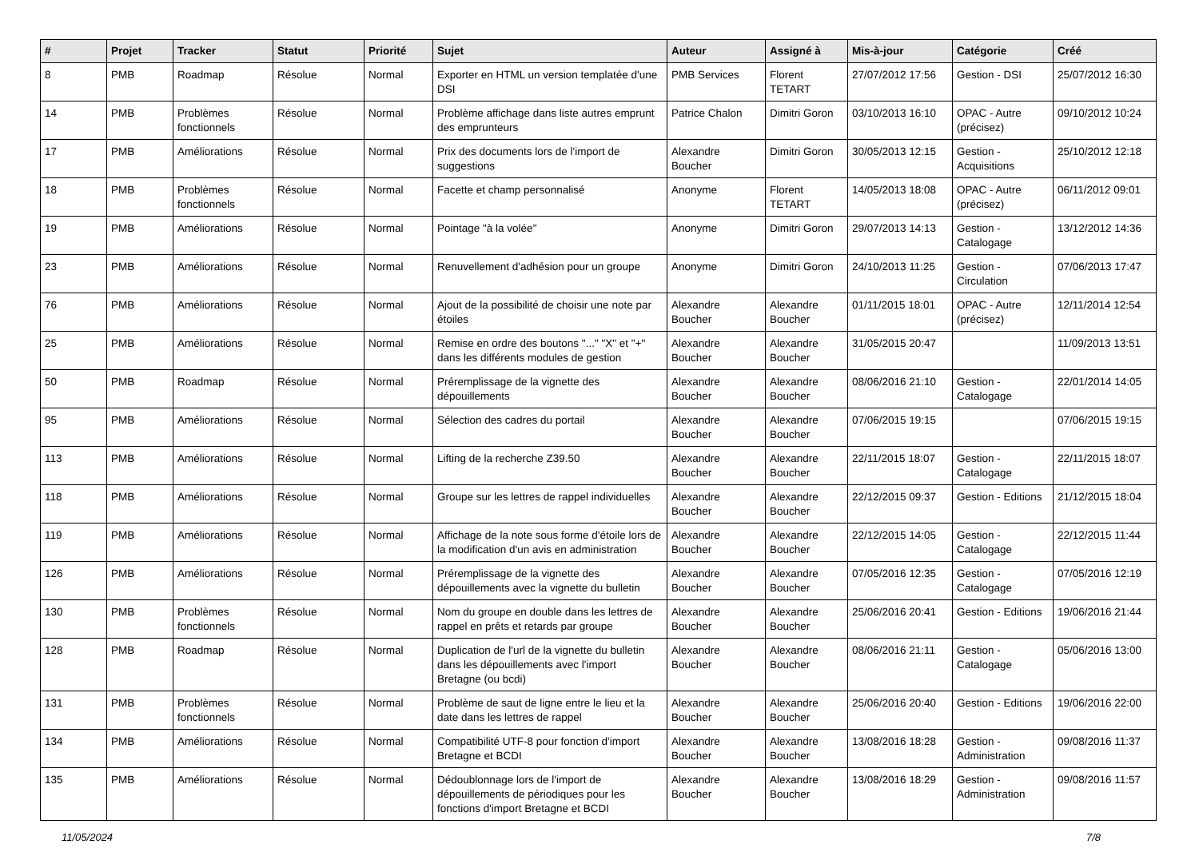| # | Projet | Tracker | Statut | Priorité | Sujet | Auteur | Assigné à | Mis-à-jour | Catégorie | Créé |
| --- | --- | --- | --- | --- | --- | --- | --- | --- | --- | --- |
| 8 | PMB | Roadmap | Résolue | Normal | Exporter en HTML un version templatée d'une DSI | PMB Services | Florent TETART | 27/07/2012 17:56 | Gestion - DSI | 25/07/2012 16:30 |
| 14 | PMB | Problèmes fonctionnels | Résolue | Normal | Problème affichage dans liste autres emprunt des emprunteurs | Patrice Chalon | Dimitri Goron | 03/10/2013 16:10 | OPAC - Autre (précisez) | 09/10/2012 10:24 |
| 17 | PMB | Améliorations | Résolue | Normal | Prix des documents lors de l'import de suggestions | Alexandre Boucher | Dimitri Goron | 30/05/2013 12:15 | Gestion - Acquisitions | 25/10/2012 12:18 |
| 18 | PMB | Problèmes fonctionnels | Résolue | Normal | Facette et champ personnalisé | Anonyme | Florent TETART | 14/05/2013 18:08 | OPAC - Autre (précisez) | 06/11/2012 09:01 |
| 19 | PMB | Améliorations | Résolue | Normal | Pointage "à la volée" | Anonyme | Dimitri Goron | 29/07/2013 14:13 | Gestion - Catalogage | 13/12/2012 14:36 |
| 23 | PMB | Améliorations | Résolue | Normal | Renuvellement d'adhésion pour un groupe | Anonyme | Dimitri Goron | 24/10/2013 11:25 | Gestion - Circulation | 07/06/2013 17:47 |
| 76 | PMB | Améliorations | Résolue | Normal | Ajout de la possibilité de choisir une note par étoiles | Alexandre Boucher | Alexandre Boucher | 01/11/2015 18:01 | OPAC - Autre (précisez) | 12/11/2014 12:54 |
| 25 | PMB | Améliorations | Résolue | Normal | Remise en ordre des boutons "..." "X" et "+" dans les différents modules de gestion | Alexandre Boucher | Alexandre Boucher | 31/05/2015 20:47 | | 11/09/2013 13:51 |
| 50 | PMB | Roadmap | Résolue | Normal | Préremplissage de la vignette des dépouillements | Alexandre Boucher | Alexandre Boucher | 08/06/2016 21:10 | Gestion - Catalogage | 22/01/2014 14:05 |
| 95 | PMB | Améliorations | Résolue | Normal | Sélection des cadres du portail | Alexandre Boucher | Alexandre Boucher | 07/06/2015 19:15 | | 07/06/2015 19:15 |
| 113 | PMB | Améliorations | Résolue | Normal | Lifting de la recherche Z39.50 | Alexandre Boucher | Alexandre Boucher | 22/11/2015 18:07 | Gestion - Catalogage | 22/11/2015 18:07 |
| 118 | PMB | Améliorations | Résolue | Normal | Groupe sur les lettres de rappel individuelles | Alexandre Boucher | Alexandre Boucher | 22/12/2015 09:37 | Gestion - Editions | 21/12/2015 18:04 |
| 119 | PMB | Améliorations | Résolue | Normal | Affichage de la note sous forme d'étoile lors de la modification d'un avis en administration | Alexandre Boucher | Alexandre Boucher | 22/12/2015 14:05 | Gestion - Catalogage | 22/12/2015 11:44 |
| 126 | PMB | Améliorations | Résolue | Normal | Préremplissage de la vignette des dépouillements avec la vignette du bulletin | Alexandre Boucher | Alexandre Boucher | 07/05/2016 12:35 | Gestion - Catalogage | 07/05/2016 12:19 |
| 130 | PMB | Problèmes fonctionnels | Résolue | Normal | Nom du groupe en double dans les lettres de rappel en prêts et retards par groupe | Alexandre Boucher | Alexandre Boucher | 25/06/2016 20:41 | Gestion - Editions | 19/06/2016 21:44 |
| 128 | PMB | Roadmap | Résolue | Normal | Duplication de l'url de la vignette du bulletin dans les dépouillements avec l'import Bretagne (ou bcdi) | Alexandre Boucher | Alexandre Boucher | 08/06/2016 21:11 | Gestion - Catalogage | 05/06/2016 13:00 |
| 131 | PMB | Problèmes fonctionnels | Résolue | Normal | Problème de saut de ligne entre le lieu et la date dans les lettres de rappel | Alexandre Boucher | Alexandre Boucher | 25/06/2016 20:40 | Gestion - Editions | 19/06/2016 22:00 |
| 134 | PMB | Améliorations | Résolue | Normal | Compatibilité UTF-8 pour fonction d'import Bretagne et BCDI | Alexandre Boucher | Alexandre Boucher | 13/08/2016 18:28 | Gestion - Administration | 09/08/2016 11:37 |
| 135 | PMB | Améliorations | Résolue | Normal | Dédoublonnage lors de l'import de dépouillements de périodiques pour les fonctions d'import Bretagne et BCDI | Alexandre Boucher | Alexandre Boucher | 13/08/2016 18:29 | Gestion - Administration | 09/08/2016 11:57 |
11/05/2024 7/8